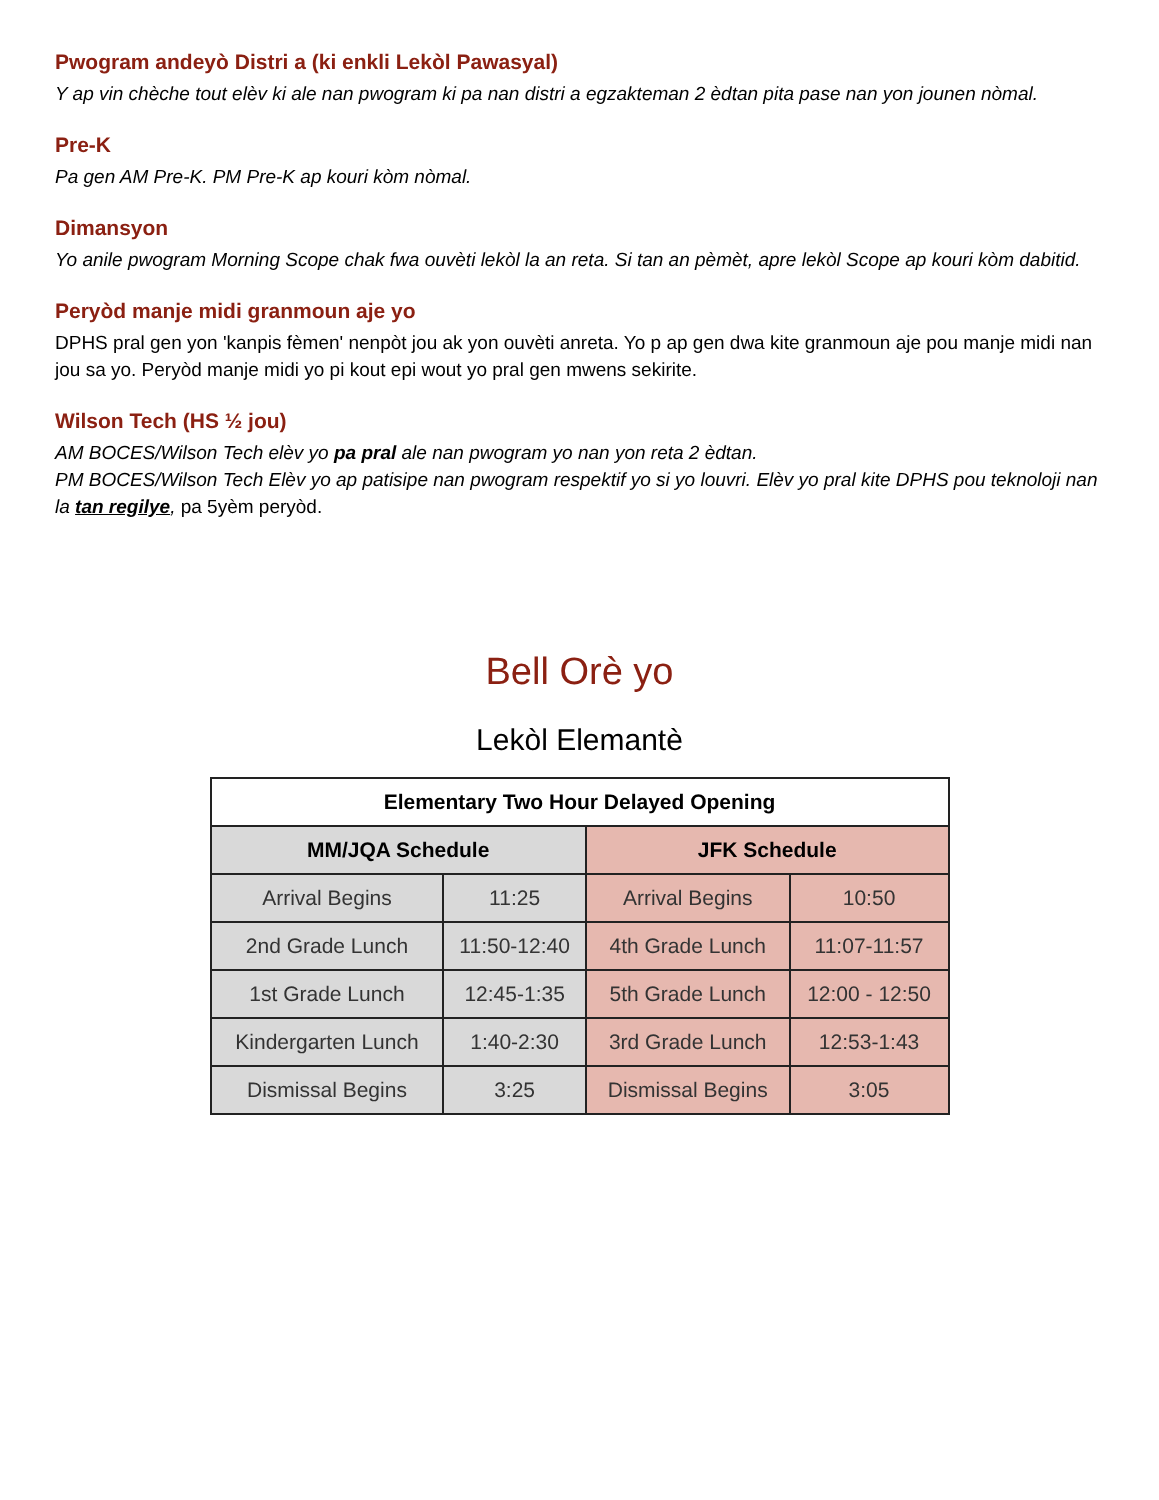Pwogram andeyò Distri a (ki enkli Lekòl Pawasyal)
Y ap vin chèche tout elèv ki ale nan pwogram ki pa nan distri a egzakteman 2 èdtan pita pase nan yon jounen nòmal.
Pre-K
Pa gen AM Pre-K. PM Pre-K ap kouri kòm nòmal.
Dimansyon
Yo anile pwogram Morning Scope chak fwa ouvèti lekòl la an reta. Si tan an pèmèt, apre lekòl Scope ap kouri kòm dabitid.
Peryòd manje midi granmoun aje yo
DPHS pral gen yon 'kanpis fèmen' nenpòt jou ak yon ouvèti anreta. Yo p ap gen dwa kite granmoun aje pou manje midi nan jou sa yo. Peryòd manje midi yo pi kout epi wout yo pral gen mwens sekirite.
Wilson Tech (HS ½ jou)
AM BOCES/Wilson Tech elèv yo pa pral ale nan pwogram yo nan yon reta 2 èdtan.
PM BOCES/Wilson Tech Elèv yo ap patisipe nan pwogram respektif yo si yo louvri. Elèv yo pral kite DPHS pou teknoloji nan la tan regilye, pa 5yèm peryòd.
Bell Orè yo
Lekòl Elemantè
| Elementary Two Hour Delayed Opening | | | |
| --- | --- | --- | --- |
| MM/JQA Schedule | | JFK Schedule | |
| Arrival Begins | 11:25 | Arrival Begins | 10:50 |
| 2nd Grade Lunch | 11:50-12:40 | 4th Grade Lunch | 11:07-11:57 |
| 1st Grade Lunch | 12:45-1:35 | 5th Grade Lunch | 12:00 - 12:50 |
| Kindergarten Lunch | 1:40-2:30 | 3rd Grade Lunch | 12:53-1:43 |
| Dismissal Begins | 3:25 | Dismissal Begins | 3:05 |